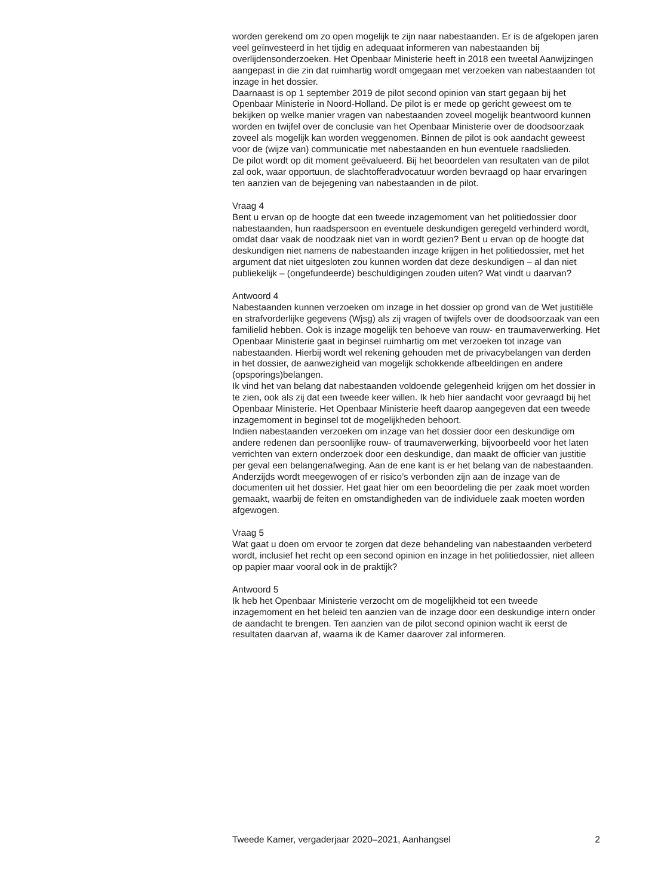worden gerekend om zo open mogelijk te zijn naar nabestaanden. Er is de afgelopen jaren veel geïnvesteerd in het tijdig en adequaat informeren van nabestaanden bij overlijdensonderzoeken. Het Openbaar Ministerie heeft in 2018 een tweetal Aanwijzingen aangepast in die zin dat ruimhartig wordt omgegaan met verzoeken van nabestaanden tot inzage in het dossier.
Daarnaast is op 1 september 2019 de pilot second opinion van start gegaan bij het Openbaar Ministerie in Noord-Holland. De pilot is er mede op gericht geweest om te bekijken op welke manier vragen van nabestaanden zoveel mogelijk beantwoord kunnen worden en twijfel over de conclusie van het Openbaar Ministerie over de doodsoorzaak zoveel als mogelijk kan worden weggenomen. Binnen de pilot is ook aandacht geweest voor de (wijze van) communicatie met nabestaanden en hun eventuele raadslieden.
De pilot wordt op dit moment geëvalueerd. Bij het beoordelen van resultaten van de pilot zal ook, waar opportuun, de slachtofferadvocatuur worden bevraagd op haar ervaringen ten aanzien van de bejegening van nabestaanden in de pilot.
Vraag 4
Bent u ervan op de hoogte dat een tweede inzagemoment van het politiedossier door nabestaanden, hun raadspersoon en eventuele deskundigen geregeld verhinderd wordt, omdat daar vaak de noodzaak niet van in wordt gezien? Bent u ervan op de hoogte dat deskundigen niet namens de nabestaanden inzage krijgen in het politiedossier, met het argument dat niet uitgesloten zou kunnen worden dat deze deskundigen – al dan niet publiekelijk – (ongefundeerde) beschuldigingen zouden uiten? Wat vindt u daarvan?
Antwoord 4
Nabestaanden kunnen verzoeken om inzage in het dossier op grond van de Wet justitiële en strafvorderlijke gegevens (Wjsg) als zij vragen of twijfels over de doodsoorzaak van een familielid hebben. Ook is inzage mogelijk ten behoeve van rouw- en traumaverwerking. Het Openbaar Ministerie gaat in beginsel ruimhartig om met verzoeken tot inzage van nabestaanden. Hierbij wordt wel rekening gehouden met de privacybelangen van derden in het dossier, de aanwezigheid van mogelijk schokkende afbeeldingen en andere (opsporings)belangen.
Ik vind het van belang dat nabestaanden voldoende gelegenheid krijgen om het dossier in te zien, ook als zij dat een tweede keer willen. Ik heb hier aandacht voor gevraagd bij het Openbaar Ministerie. Het Openbaar Ministerie heeft daarop aangegeven dat een tweede inzagemoment in beginsel tot de mogelijkheden behoort.
Indien nabestaanden verzoeken om inzage van het dossier door een deskundige om andere redenen dan persoonlijke rouw- of traumaverwerking, bijvoorbeeld voor het laten verrichten van extern onderzoek door een deskundige, dan maakt de officier van justitie per geval een belangenafweging. Aan de ene kant is er het belang van de nabestaanden. Anderzijds wordt meegewogen of er risico’s verbonden zijn aan de inzage van de documenten uit het dossier. Het gaat hier om een beoordeling die per zaak moet worden gemaakt, waarbij de feiten en omstandigheden van de individuele zaak moeten worden afgewogen.
Vraag 5
Wat gaat u doen om ervoor te zorgen dat deze behandeling van nabestaanden verbeterd wordt, inclusief het recht op een second opinion en inzage in het politiedossier, niet alleen op papier maar vooral ook in de praktijk?
Antwoord 5
Ik heb het Openbaar Ministerie verzocht om de mogelijkheid tot een tweede inzagemoment en het beleid ten aanzien van de inzage door een deskundige intern onder de aandacht te brengen. Ten aanzien van de pilot second opinion wacht ik eerst de resultaten daarvan af, waarna ik de Kamer daarover zal informeren.
Tweede Kamer, vergaderjaar 2020–2021, Aanhangsel 2